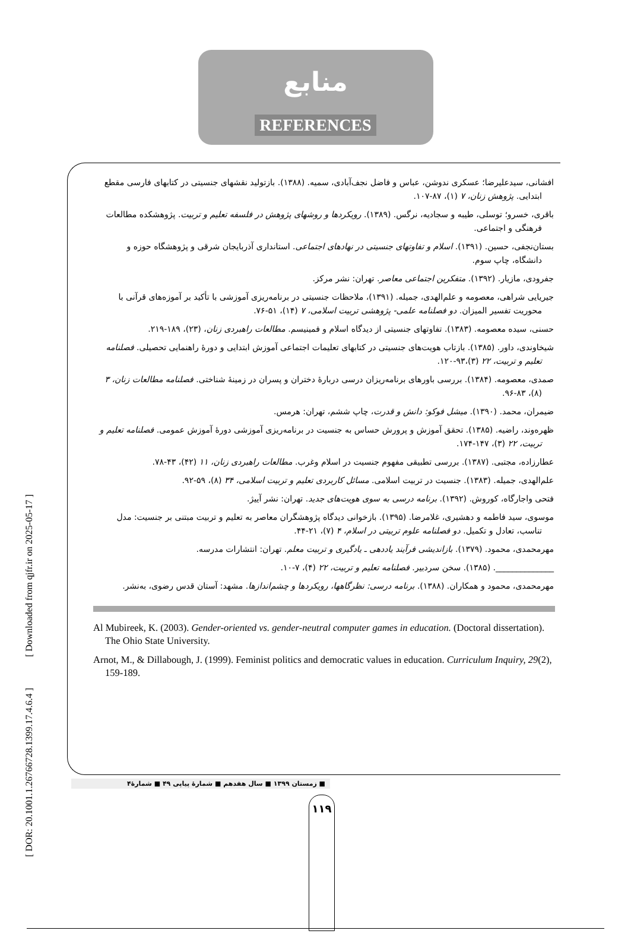[ DOR: 20.1001.1.26766728.1399.17.4.6.4 ] [ Downloaded from qjfr.ir on 2025-05-17 ]
منابع
REFERENCES
افشانی، سیدعلیرضا؛ عسکری ندوشن، عباس و فاضل نجف‌آبادی، سمیه. (۱۳۸۸). بازتولید نقشهای جنسیتی در کتابهای فارسی مقطع ابتدایی. پژوهش زنان، ۷ (۱)، ۸۷-۱۰۷.
باقری، خسرو؛ توسلی، طیبه و سجادیه، نرگس. (۱۳۸۹). رویکردها و روشهای پژوهش در فلسفه تعلیم و تربیت. پژوهشکده مطالعات فرهنگی و اجتماعی.
بستان‌نجفی، حسین. (۱۳۹۱). اسلام و تفاوتهای جنسیتی در نهادهای اجتماعی. استانداری آذربایجان شرقی و پژوهشگاه حوزه و دانشگاه، چاپ سوم.
جفرودی، مازیار. (۱۳۹۲). متفکرین اجتماعی معاصر. تهران: نشر مرکز.
جیریایی شراهی، معصومه و علم‌الهدی، جمیله. (۱۳۹۱)، ملاحظات جنسیتی در برنامه‌ریزی آموزشی با تأکید بر آموزه‌های قرآنی با محوریت تفسیر المیزان. دو فصلنامه علمی- پژوهشی تربیت اسلامی، ۷ (۱۴)، ۵۱-۷۶.
حسنی، سیده معصومه. (۱۳۸۳). تفاوتهای جنسیتی از دیدگاه اسلام و فمینیسم. مطالعات راهبردی زنان، (۲۳)، ۱۸۹-۲۱۹.
شیخاوندی، داور. (۱۳۸۵). بازتاب هویت‌های جنسیتی در کتابهای تعلیمات اجتماعی آموزش ابتدایی و دورهٔ راهنمایی تحصیلی. فصلنامه تعلیم و تربیت، ۲۲ (۳)،۹۳-۱۲۰.
صمدی، معصومه. (۱۳۸۴). بررسی باورهای برنامه‌ریزان درسی دربارهٔ دختران و پسران در زمینهٔ شناختی. فصلنامه مطالعات زنان، ۳ (۸)، ۸۳-۹۶.
ضیمران، محمد. (۱۳۹۰). میشل فوکو: دانش و قدرت، چاپ ششم، تهران: هرمس.
ظهره‌وند، راضیه. (۱۳۸۵). تحقق آموزش و پرورش حساس به جنسیت در برنامه‌ریزی آموزشی دورهٔ آموزش عمومی. فصلنامه تعلیم و تربیت، ۲۲ (۳)، ۱۴۷-۱۷۴.
عطارزاده، مجتبی. (۱۳۸۷). بررسی تطبیقی مفهوم جنسیت در اسلام وغرب. مطالعات راهبردی زنان، ۱۱ (۴۲)، ۴۳-۷۸.
علم‌الهدی، جمیله. (۱۳۸۳). جنسیت در تربیت اسلامی. مسائل کاربردی تعلیم و تربیت اسلامی، ۳۴ (۸)، ۵۹-۹۲.
فتحی واجارگاه، کوروش. (۱۳۹۲). برنامه درسی به سوی هویت‌های جدید. تهران: نشر آییژ.
موسوی، سید فاطمه و دهشیری، غلامرضا. (۱۳۹۵). بازخوانی دیدگاه پژوهشگران معاصر به تعلیم و تربیت مبتنی بر جنسیت: مدل تناسب، تعادل و تکمیل. دو فصلنامه علوم تربیتی در اسلام، ۴ (۷)، ۲۱-۴۴.
مهرمحمدی، محمود. (۱۳۷۹). بازاندیشی فرآیند یاددهی ـ یادگیری و تربیت معلم. تهران: انتشارات مدرسه.
______________. (۱۳۸۵). سخن سردبیر. فصلنامه تعلیم و تربیت، ۲۲ (۴)، ۷-۱۰.
مهرمحمدی، محمود و همکاران. (۱۳۸۸). برنامه درسی: نظرگاهها، رویکردها و چشم‌اندازها. مشهد: آستان قدس رضوی، به‌نشر.
Al Mubireek, K. (2003). Gender-oriented vs. gender-neutral computer games in education. (Doctoral dissertation). The Ohio State University.
Arnot, M., & Dillabough, J. (1999). Feminist politics and democratic values in education. Curriculum Inquiry, 29(2), 159-189.
■ زمستان ۱۳۹۹ ■ سال هفدهم ■ شمارهٔ پیاپی ۴۹ ■ شمارهٔ۴
۱۱۹